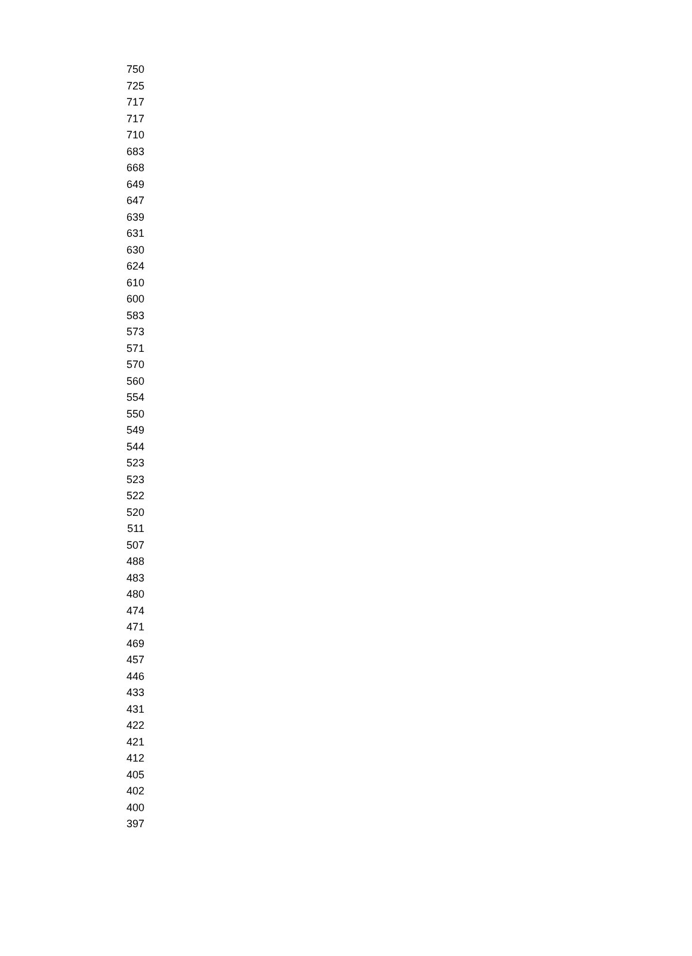| 750 |
| 725 |
| 717 |
| 717 |
| 710 |
| 683 |
| 668 |
| 649 |
| 647 |
| 639 |
| 631 |
| 630 |
| 624 |
| 610 |
| 600 |
| 583 |
| 573 |
| 571 |
| 570 |
| 560 |
| 554 |
| 550 |
| 549 |
| 544 |
| 523 |
| 523 |
| 522 |
| 520 |
| 511 |
| 507 |
| 488 |
| 483 |
| 480 |
| 474 |
| 471 |
| 469 |
| 457 |
| 446 |
| 433 |
| 431 |
| 422 |
| 421 |
| 412 |
| 405 |
| 402 |
| 400 |
| 397 |